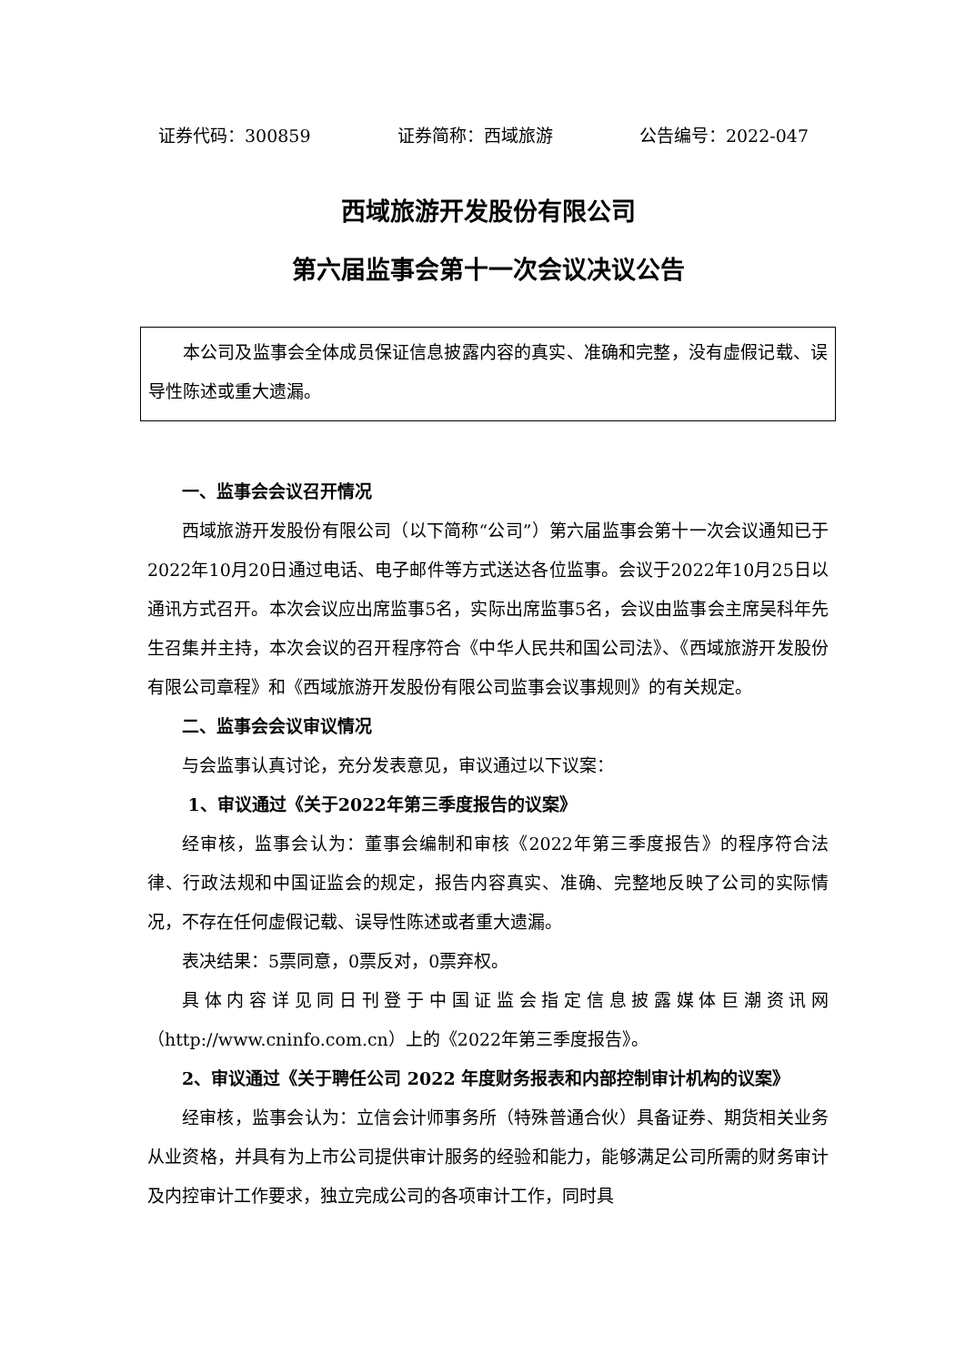证券代码：300859 证券简称：西域旅游 公告编号：2022-047
西域旅游开发股份有限公司
第六届监事会第十一次会议决议公告
本公司及监事会全体成员保证信息披露内容的真实、准确和完整，没有虚假记载、误导性陈述或重大遗漏。
一、监事会会议召开情况
西域旅游开发股份有限公司（以下简称“公司”）第六届监事会第十一次会议通知已于2022年10月20日通过电话、电子邮件等方式送达各位监事。会议于2022年10月25日以通讯方式召开。本次会议应出席监事5名，实际出席监事5名，会议由监事会主席吴科年先生召集并主持，本次会议的召开程序符合《中华人民共和国公司法》、《西域旅游开发股份有限公司章程》和《西域旅游开发股份有限公司监事会议事规则》的有关规定。
二、监事会会议审议情况
与会监事认真讨论，充分发表意见，审议通过以下议案：
1、审议通过《关于2022年第三季度报告的议案》
经审核，监事会认为：董事会编制和审核《2022年第三季度报告》的程序符合法律、行政法规和中国证监会的规定，报告内容真实、准确、完整地反映了公司的实际情况，不存在任何虚假记载、误导性陈述或者重大遗漏。
表决结果：5票同意，0票反对，0票弃权。
具体内容详见同日刊登于中国证监会指定信息披露媒体巨潮资讯网（http://www.cninfo.com.cn）上的《2022年第三季度报告》。
2、审议通过《关于聘任公司 2022 年度财务报表和内部控制审计机构的议案》
经审核，监事会认为：立信会计师事务所（特殊普通合伙）具备证券、期货相关业务从业资格，并具有为上市公司提供审计服务的经验和能力，能够满足公司所需的财务审计及内控审计工作要求，独立完成公司的各项审计工作，同时具